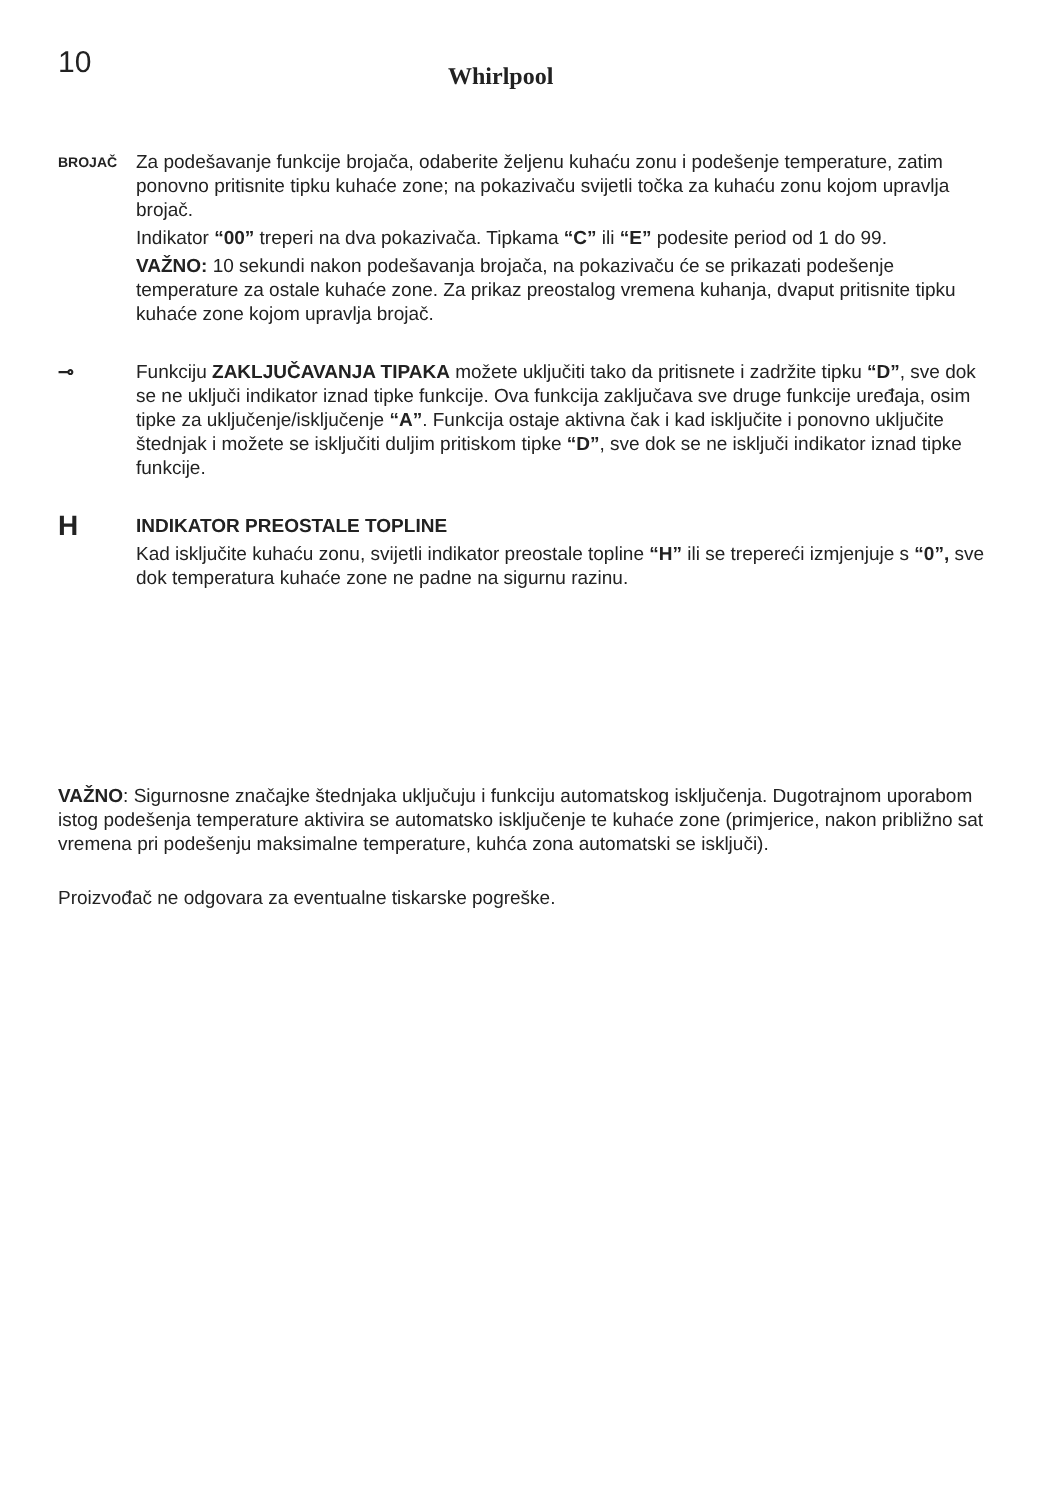10
Whirlpool
BROJAČ
Za podešavanje funkcije brojača, odaberite željenu kuhaću zonu i podešenje temperature, zatim ponovno pritisnite tipku kuhaće zone; na pokazivaču svijetli točka za kuhaću zonu kojom upravlja brojač.
Indikator “00” treperi na dva pokazivača. Tipkama “C” ili “E” podesite period od 1 do 99.
VAŽNO: 10 sekundi nakon podešavanja brojača, na pokazivaču će se prikazati podešenje temperature za ostale kuhaće zone. Za prikaz preostalog vremena kuhanja, dvaput pritisnite tipku kuhaće zone kojom upravlja brojač.
⊸ Funkciju ZAKLJUČAVANJA TIPAKA možete uključiti tako da pritisnete i zadržite tipku “D”, sve dok se ne uključi indikator iznad tipke funkcije. Ova funkcija zaključava sve druge funkcije uređaja, osim tipke za uključenje/isključenje “A”. Funkcija ostaje aktivna čak i kad isključite i ponovno uključite štednjak i možete se isključiti duljim pritiskom tipke “D”, sve dok se ne isključi indikator iznad tipke funkcije.
H
INDIKATOR PREOSTALE TOPLINE
Kad isključite kuhaću zonu, svijetli indikator preostale topline “H” ili se trepereći izmjenjuje s “0”, sve dok temperatura kuhaće zone ne padne na sigurnu razinu.
VAŽNO: Sigurnosne značajke štednjaka uključuju i funkciju automatskog isključenja. Dugotrajnom uporabom istog podešenja temperature aktivira se automatsko isključenje te kuhaće zone (primjerice, nakon približno sat vremena pri podešenju maksimalne temperature, kuhća zona automatski se isključi).
Proizvođač ne odgovara za eventualne tiskarske pogreške.